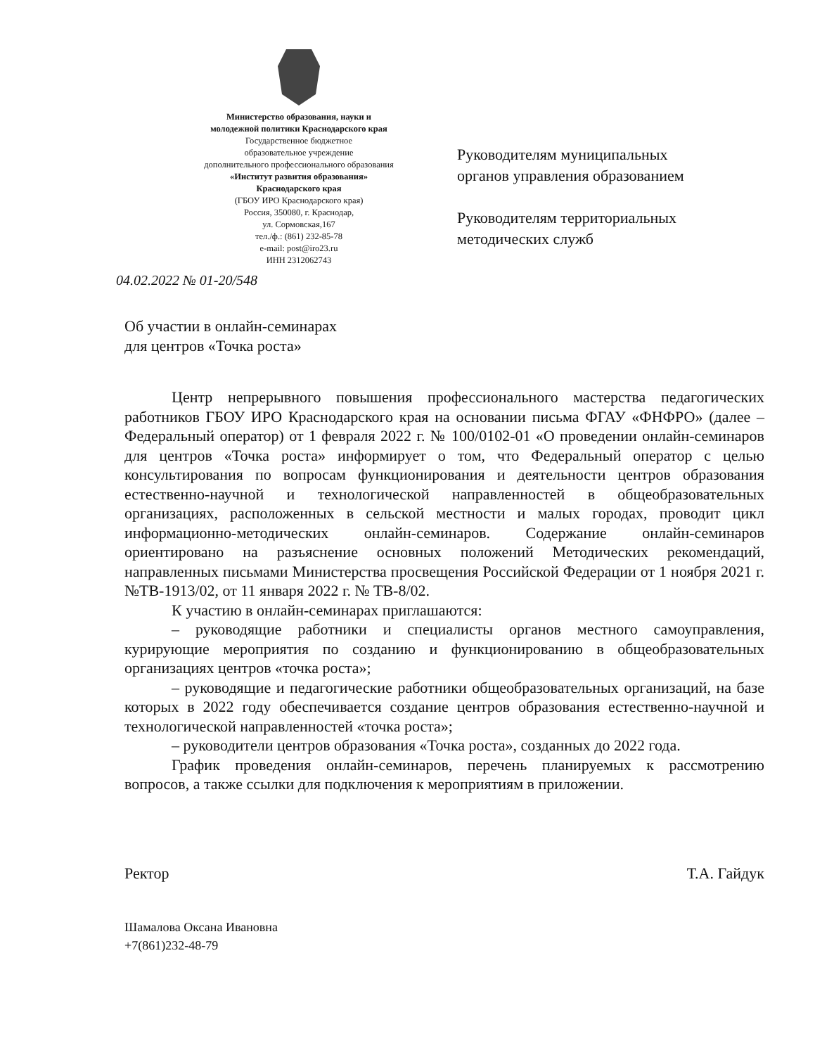Министерство образования, науки и
молодежной политики Краснодарского края
Государственное бюджетное
образовательное учреждение
дополнительного профессионального образования
«Институт развития образования»
Краснодарского края
(ГБОУ ИРО Краснодарского края)
Россия, 350080, г. Краснодар,
ул. Сормовская,167
тел./ф.: (861) 232-85-78
e-mail: post@iro23.ru
ИНН 2312062743
Руководителям муниципальных
органов управления образованием
Руководителям территориальных
методических служб
04.02.2022 № 01-20/548
Об участии в онлайн-семинарах
для центров «Точка роста»
Центр непрерывного повышения профессионального мастерства педагогических работников ГБОУ ИРО Краснодарского края на основании письма ФГАУ «ФНФРО» (далее – Федеральный оператор) от 1 февраля 2022 г. № 100/0102-01 «О проведении онлайн-семинаров для центров «Точка роста» информирует о том, что Федеральный оператор с целью консультирования по вопросам функционирования и деятельности центров образования естественно-научной и технологической направленностей в общеобразовательных организациях, расположенных в сельской местности и малых городах, проводит цикл информационно-методических онлайн-семинаров. Содержание онлайн-семинаров ориентировано на разъяснение основных положений Методических рекомендаций, направленных письмами Министерства просвещения Российской Федерации от 1 ноября 2021 г. №ТВ-1913/02, от 11 января 2022 г. № ТВ-8/02.
К участию в онлайн-семинарах приглашаются:
– руководящие работники и специалисты органов местного самоуправления, курирующие мероприятия по созданию и функционированию в общеобразовательных организациях центров «точка роста»;
– руководящие и педагогические работники общеобразовательных организаций, на базе которых в 2022 году обеспечивается создание центров образования естественно-научной и технологической направленностей «точка роста»;
– руководители центров образования «Точка роста», созданных до 2022 года.
График проведения онлайн-семинаров, перечень планируемых к рассмотрению вопросов, а также ссылки для подключения к мероприятиям в приложении.
Ректор Т.А. Гайдук
Шамалова Оксана Ивановна
+7(861)232-48-79